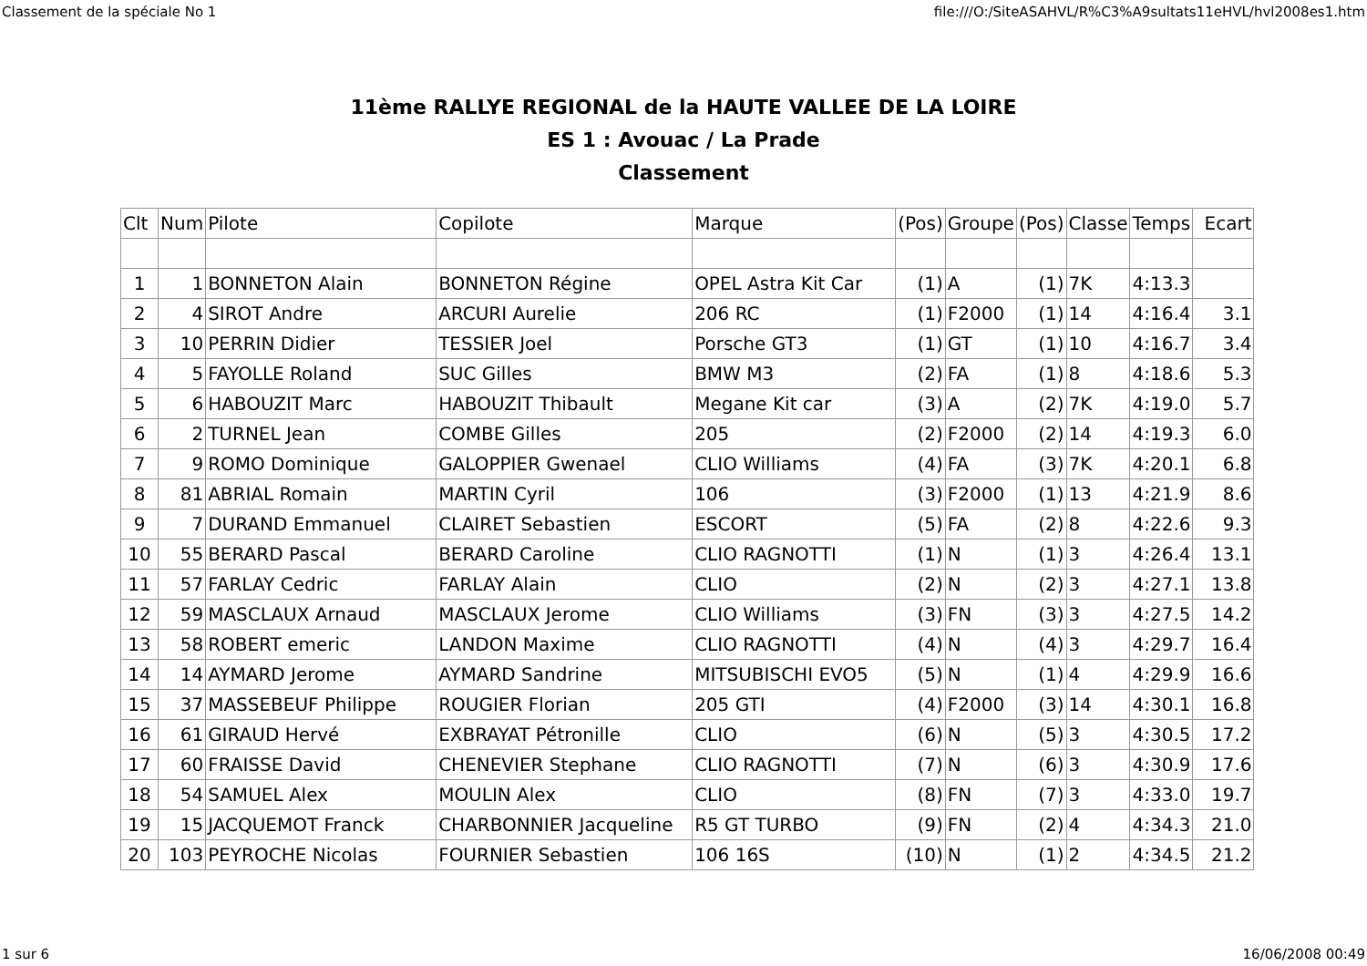Classement de la spéciale No 1 file:///O:/SiteASAHVL/R%C3%A9sultats11eHVL/hvl2008es1.htm
11ème RALLYE REGIONAL de la HAUTE VALLEE DE LA LOIRE
ES 1 : Avouac / La Prade
Classement
| Clt | Num | Pilote | Copilote | Marque | (Pos) | Groupe | (Pos) | Classe | Temps | Ecart |
| --- | --- | --- | --- | --- | --- | --- | --- | --- | --- | --- |
| 1 | 1 | BONNETON Alain | BONNETON Régine | OPEL Astra Kit Car | (1) | A | (1) | 7K | 4:13.3 | |
| 2 | 4 | SIROT Andre | ARCURI Aurelie | 206 RC | (1) | F2000 | (1) | 14 | 4:16.4 | 3.1 |
| 3 | 10 | PERRIN Didier | TESSIER Joel | Porsche GT3 | (1) | GT | (1) | 10 | 4:16.7 | 3.4 |
| 4 | 5 | FAYOLLE Roland | SUC Gilles | BMW M3 | (2) | FA | (1) | 8 | 4:18.6 | 5.3 |
| 5 | 6 | HABOUZIT Marc | HABOUZIT Thibault | Megane Kit car | (3) | A | (2) | 7K | 4:19.0 | 5.7 |
| 6 | 2 | TURNEL Jean | COMBE Gilles | 205 | (2) | F2000 | (2) | 14 | 4:19.3 | 6.0 |
| 7 | 9 | ROMO Dominique | GALOPPIER Gwenael | CLIO Williams | (4) | FA | (3) | 7K | 4:20.1 | 6.8 |
| 8 | 81 | ABRIAL Romain | MARTIN Cyril | 106 | (3) | F2000 | (1) | 13 | 4:21.9 | 8.6 |
| 9 | 7 | DURAND Emmanuel | CLAIRET Sebastien | ESCORT | (5) | FA | (2) | 8 | 4:22.6 | 9.3 |
| 10 | 55 | BERARD Pascal | BERARD Caroline | CLIO RAGNOTTI | (1) | N | (1) | 3 | 4:26.4 | 13.1 |
| 11 | 57 | FARLAY Cedric | FARLAY Alain | CLIO | (2) | N | (2) | 3 | 4:27.1 | 13.8 |
| 12 | 59 | MASCLAUX Arnaud | MASCLAUX Jerome | CLIO Williams | (3) | FN | (3) | 3 | 4:27.5 | 14.2 |
| 13 | 58 | ROBERT emeric | LANDON Maxime | CLIO RAGNOTTI | (4) | N | (4) | 3 | 4:29.7 | 16.4 |
| 14 | 14 | AYMARD Jerome | AYMARD Sandrine | MITSUBISCHI EVO5 | (5) | N | (1) | 4 | 4:29.9 | 16.6 |
| 15 | 37 | MASSEBEUF Philippe | ROUGIER Florian | 205 GTI | (4) | F2000 | (3) | 14 | 4:30.1 | 16.8 |
| 16 | 61 | GIRAUD Hervé | EXBRAYAT Pétronille | CLIO | (6) | N | (5) | 3 | 4:30.5 | 17.2 |
| 17 | 60 | FRAISSE David | CHENEVIER Stephane | CLIO RAGNOTTI | (7) | N | (6) | 3 | 4:30.9 | 17.6 |
| 18 | 54 | SAMUEL Alex | MOULIN Alex | CLIO | (8) | FN | (7) | 3 | 4:33.0 | 19.7 |
| 19 | 15 | JACQUEMOT Franck | CHARBONNIER Jacqueline | R5 GT TURBO | (9) | FN | (2) | 4 | 4:34.3 | 21.0 |
| 20 | 103 | PEYROCHE Nicolas | FOURNIER Sebastien | 106 16S | (10) | N | (1) | 2 | 4:34.5 | 21.2 |
1 sur 6 16/06/2008 00:49